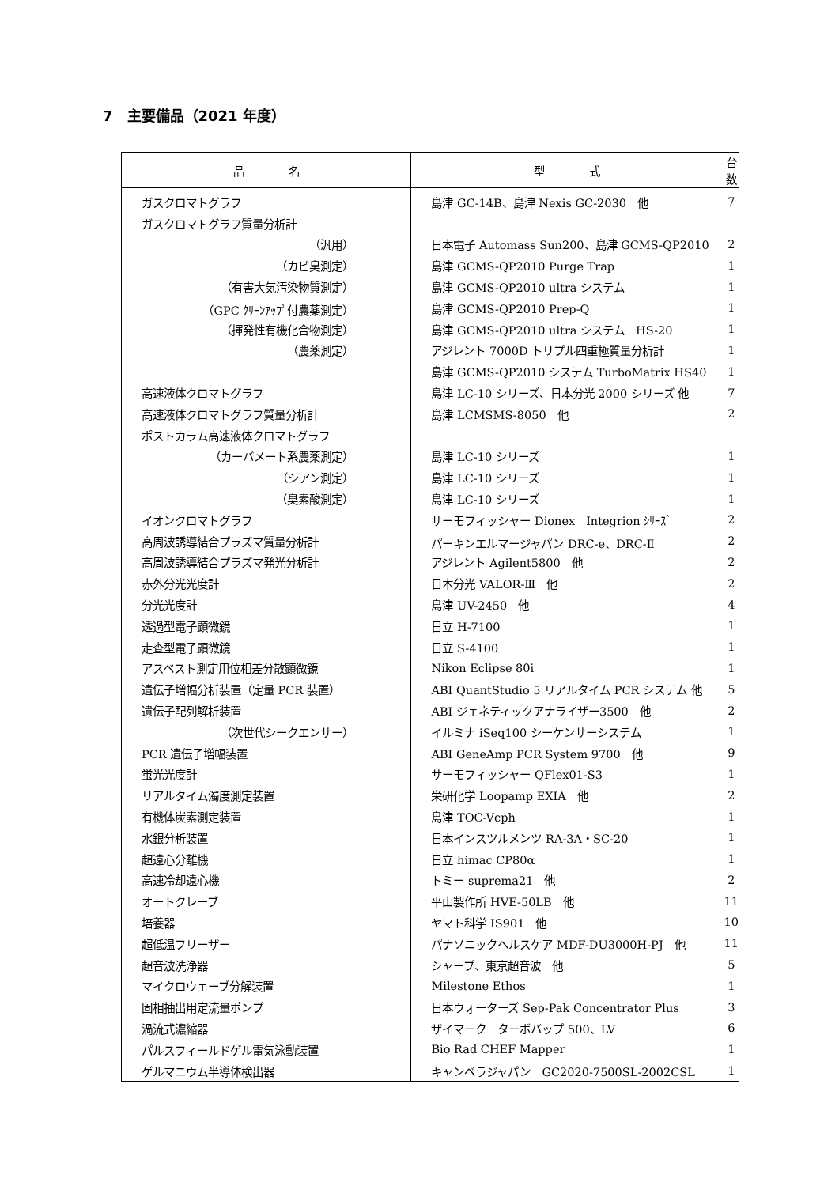7　主要備品（2021 年度）
| 品 名 | 型 式 | 台数 |
| --- | --- | --- |
| ガスクロマトグラフ | 島津 GC-14B、島津 Nexis GC-2030 他 | 7 |
| ガスクロマトグラフ質量分析計 | | |
| （汎用） | 日本電子 Automass Sun200、島津 GCMS-QP2010 | 2 |
| （カビ臭測定） | 島津 GCMS-QP2010 Purge Trap | 1 |
| （有害大気汚染物質測定） | 島津 GCMS-QP2010 ultra システム | 1 |
| （GPC ｸﾘｰﾝｱｯﾌﾟ付農薬測定） | 島津 GCMS-QP2010 Prep-Q | 1 |
| （揮発性有機化合物測定） | 島津 GCMS-QP2010 ultra システム HS-20 | 1 |
| （農薬測定） | アジレント 7000D トリプル四重極質量分析計 | 1 |
| | 島津 GCMS-QP2010 システム TurboMatrix HS40 | 1 |
| 高速液体クロマトグラフ | 島津 LC-10 シリーズ、日本分光 2000 シリーズ 他 | 7 |
| 高速液体クロマトグラフ質量分析計 | 島津 LCMSMS-8050 他 | 2 |
| ポストカラム高速液体クロマトグラフ | | |
| （カーバメート系農薬測定） | 島津 LC-10 シリーズ | 1 |
| （シアン測定） | 島津 LC-10 シリーズ | 1 |
| （臭素酸測定） | 島津 LC-10 シリーズ | 1 |
| イオンクロマトグラフ | サーモフィッシャー Dionex Integrion ｼﾘｰｽﾞ | 2 |
| 高周波誘導結合プラズマ質量分析計 | パーキンエルマージャパン DRC-e、DRC-Ⅱ | 2 |
| 高周波誘導結合プラズマ発光分析計 | アジレント Agilent5800 他 | 2 |
| 赤外分光光度計 | 日本分光 VALOR-Ⅲ 他 | 2 |
| 分光光度計 | 島津 UV-2450 他 | 4 |
| 透過型電子顕微鏡 | 日立 H-7100 | 1 |
| 走査型電子顕微鏡 | 日立 S-4100 | 1 |
| アスベスト測定用位相差分散顕微鏡 | Nikon Eclipse 80i | 1 |
| 遺伝子増幅分析装置（定量 PCR 装置） | ABI QuantStudio 5 リアルタイム PCR システム 他 | 5 |
| 遺伝子配列解析装置 | ABI ジェネティックアナライザー3500 他 | 2 |
| （次世代シークエンサー） | イルミナ iSeq100 シーケンサーシステム | 1 |
| PCR 遺伝子増幅装置 | ABI GeneAmp PCR System 9700 他 | 9 |
| 蛍光光度計 | サーモフィッシャー QFlex01-S3 | 1 |
| リアルタイム濁度測定装置 | 栄研化学 Loopamp EXIA 他 | 2 |
| 有機体炭素測定装置 | 島津 TOC-Vcph | 1 |
| 水銀分析装置 | 日本インスツルメンツ RA-3A・SC-20 | 1 |
| 超遠心分離機 | 日立 himac CP80α | 1 |
| 高速冷却遠心機 | トミー suprema21 他 | 2 |
| オートクレーブ | 平山製作所 HVE-50LB 他 | 11 |
| 培養器 | ヤマト科学 IS901 他 | 10 |
| 超低温フリーザー | パナソニックヘルスケア MDF-DU3000H-PJ 他 | 11 |
| 超音波洗浄器 | シャープ、東京超音波 他 | 5 |
| マイクロウェーブ分解装置 | Milestone Ethos | 1 |
| 固相抽出用定流量ポンプ | 日本ウォーターズ Sep-Pak Concentrator Plus | 3 |
| 渦流式濃縮器 | ザイマーク ターボバップ 500、LV | 6 |
| パルスフィールドゲル電気泳動装置 | Bio Rad CHEF Mapper | 1 |
| ゲルマニウム半導体検出器 | キャンベラジャパン GC2020-7500SL-2002CSL | 1 |